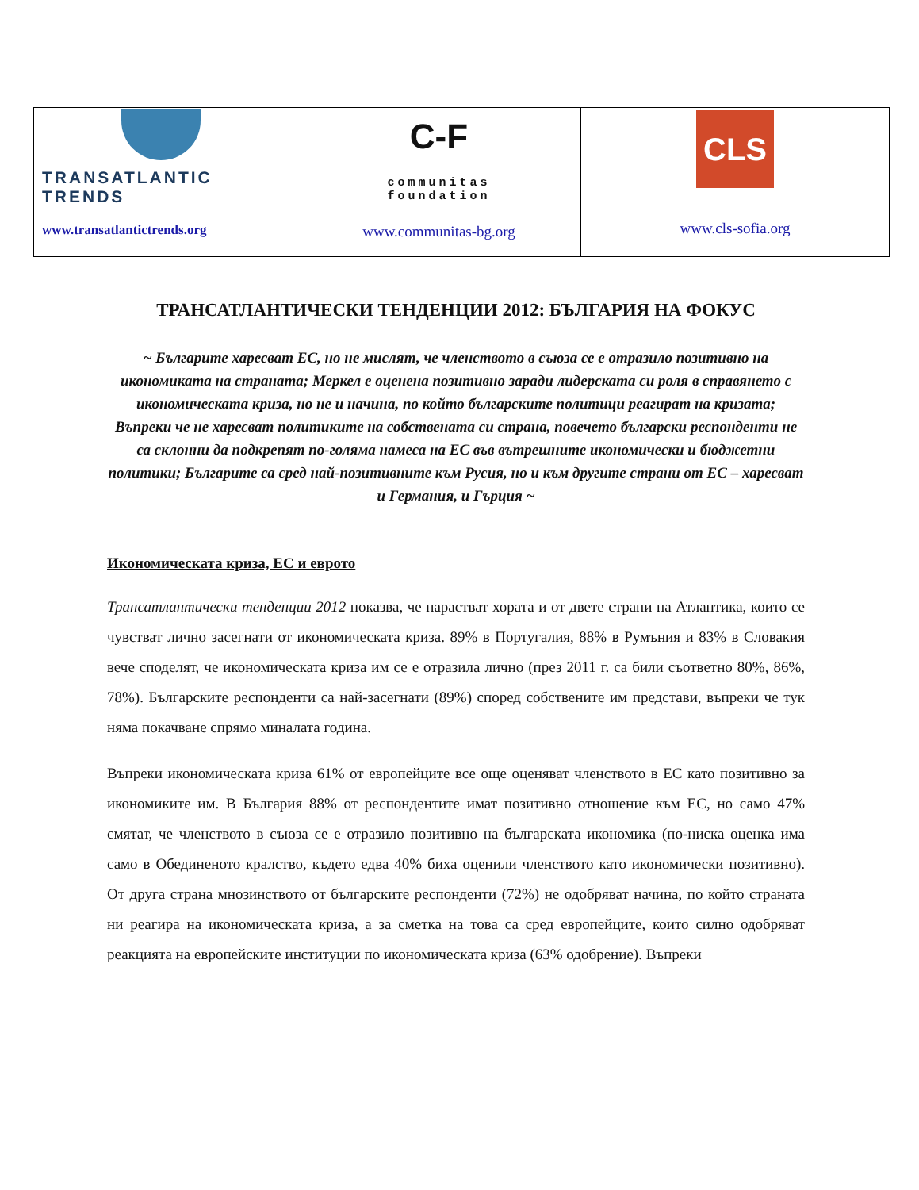| TRANSATLANTIC TRENDS www.transatlantictrends.org | C-F communitas foundation www.communitas-bg.org | CLS www.cls-sofia.org |
ТРАНСАТЛАНТИЧЕСКИ ТЕНДЕНЦИИ 2012: БЪЛГАРИЯ НА ФОКУС
~ Българите харесват ЕС, но не мислят, че членството в съюза се е отразило позитивно на икономиката на страната; Меркел е оценена позитивно заради лидерската си роля в справянето с икономическата криза, но не и начина, по който българските политици реагират на кризата; Въпреки че не харесват политиките на собствената си страна, повечето български респонденти не са склонни да подкрепят по-голяма намеса на ЕС във вътрешните икономически и бюджетни политики; Българите са сред най-позитивните към Русия, но и към другите страни от ЕС – харесват и Германия, и Гърция ~
Икономическата криза, ЕС и еврото
Трансатлантически тенденции 2012 показва, че нарастват хората и от двете страни на Атлантика, които се чувстват лично засегнати от икономическата криза. 89% в Португалия, 88% в Румъния и 83% в Словакия вече споделят, че икономическата криза им се е отразила лично (през 2011 г. са били съответно 80%, 86%, 78%). Българските респонденти са най-засегнати (89%) според собствените им представи, въпреки че тук няма покачване спрямо миналата година.
Въпреки икономическата криза 61% от европейците все още оценяват членството в ЕС като позитивно за икономиките им. В България 88% от респондентите имат позитивно отношение към ЕС, но само 47% смятат, че членството в съюза се е отразило позитивно на българската икономика (по-ниска оценка има само в Обединеното кралство, където едва 40% биха оценили членството като икономически позитивно). От друга страна мнозинството от българските респонденти (72%) не одобряват начина, по който страната ни реагира на икономическата криза, а за сметка на това са сред европейците, които силно одобряват реакцията на европейските институции по икономическата криза (63% одобрение). Въпреки